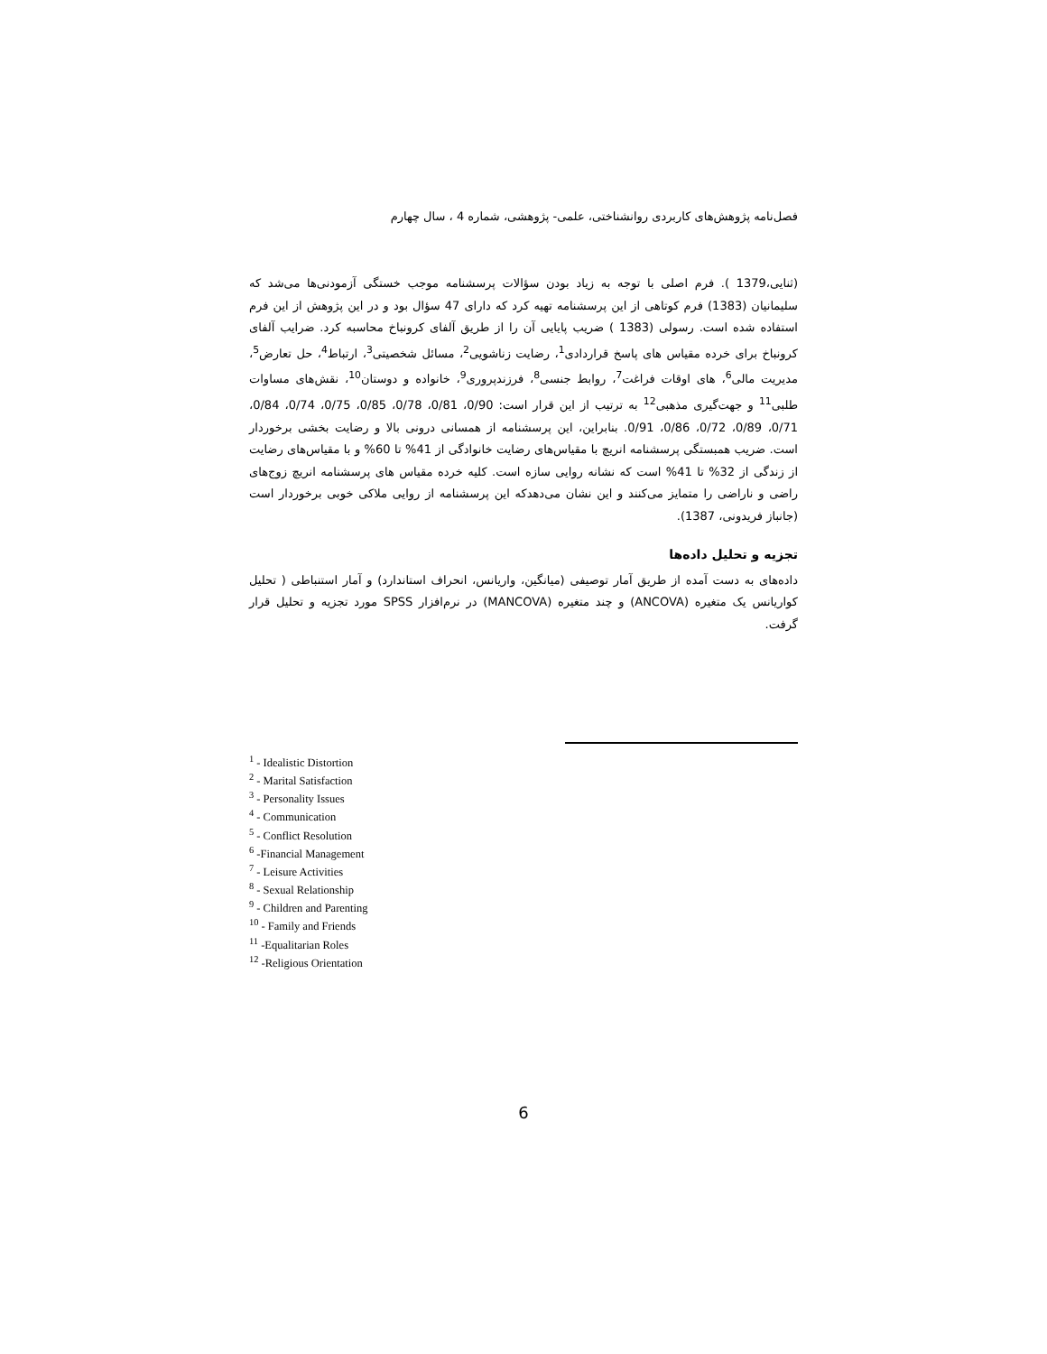فصل‌نامه پژوهش‌های کاربردی روانشناختی، علمی- پژوهشی، شماره 4 ، سال چهارم
(ثنایی،1379 ). فرم اصلی با توجه به زیاد بودن سؤالات پرسشنامه موجب خستگی آزمودنی‌ها می‌شد که سلیمانیان (1383) فرم کوتاهی از این پرسشنامه تهیه کرد که دارای 47 سؤال بود و در این پژوهش از این فرم استفاده شده است. رسولی (1383 ) ضریب پایایی آن را از طریق آلفای کرونباخ محاسبه کرد. ضرایب آلفای کرونباخ برای خرده مقیاس های پاسخ قراردادی<sup>1</sup>، رضایت زناشویی<sup>2</sup>، مسائل شخصیتی<sup>3</sup>، ارتباط<sup>4</sup>، حل تعارض<sup>5</sup>، مدیریت مالی<sup>6</sup>، های اوقات فراغت<sup>7</sup>، روابط جنسی<sup>8</sup>، فرزندپروری<sup>9</sup>، خانواده و دوستان<sup>10</sup>، نقش‌های مساوات طلبی<sup>11</sup> و جهت‌گیری مذهبی<sup>12</sup> به ترتیب از این قرار است: 0/90، 0/81، 0/78، 0/85، 0/75، 0/74، 0/84، 0/71، 0/89، 0/72، 0/86، 0/91. بنابراین، این پرسشنامه از همسانی درونی بالا و رضایت بخشی برخوردار است. ضریب همبستگی پرسشنامه انریچ با مقیاس‌های رضایت خانوادگی از 41% تا 60% و با مقیاس‌های رضایت از زندگی از 32% تا 41% است که نشانه روایی سازه است. کلیه خرده مقیاس های پرسشنامه انریچ زوج‌های راضی و ناراضی را متمایز می‌کنند و این نشان می‌دهدکه این پرسشنامه از روایی ملاکی خوبی برخوردار است (جانباز فریدونی، 1387).
تجزیه و تحلیل داده‌ها
داده‌های به دست آمده از طریق آمار توصیفی (میانگین، واریانس، انحراف استاندارد) و آمار استنباطی ( تحلیل کواریانس یک متغیره (ANCOVA) و چند متغیره (MANCOVA) در نرم‌افزار SPSS مورد تجزیه و تحلیل قرار گرفت.
<sup>1</sup> - Idealistic Distortion
<sup>2</sup> - Marital Satisfaction
<sup>3</sup> - Personality Issues
<sup>4</sup> - Communication
<sup>5</sup> - Conflict Resolution
<sup>6</sup> -Financial Management
<sup>7</sup> - Leisure Activities
<sup>8</sup> - Sexual Relationship
<sup>9</sup> - Children and Parenting
<sup>10</sup> - Family and Friends
<sup>11</sup> -Equalitarian Roles
<sup>12</sup> -Religious Orientation
6